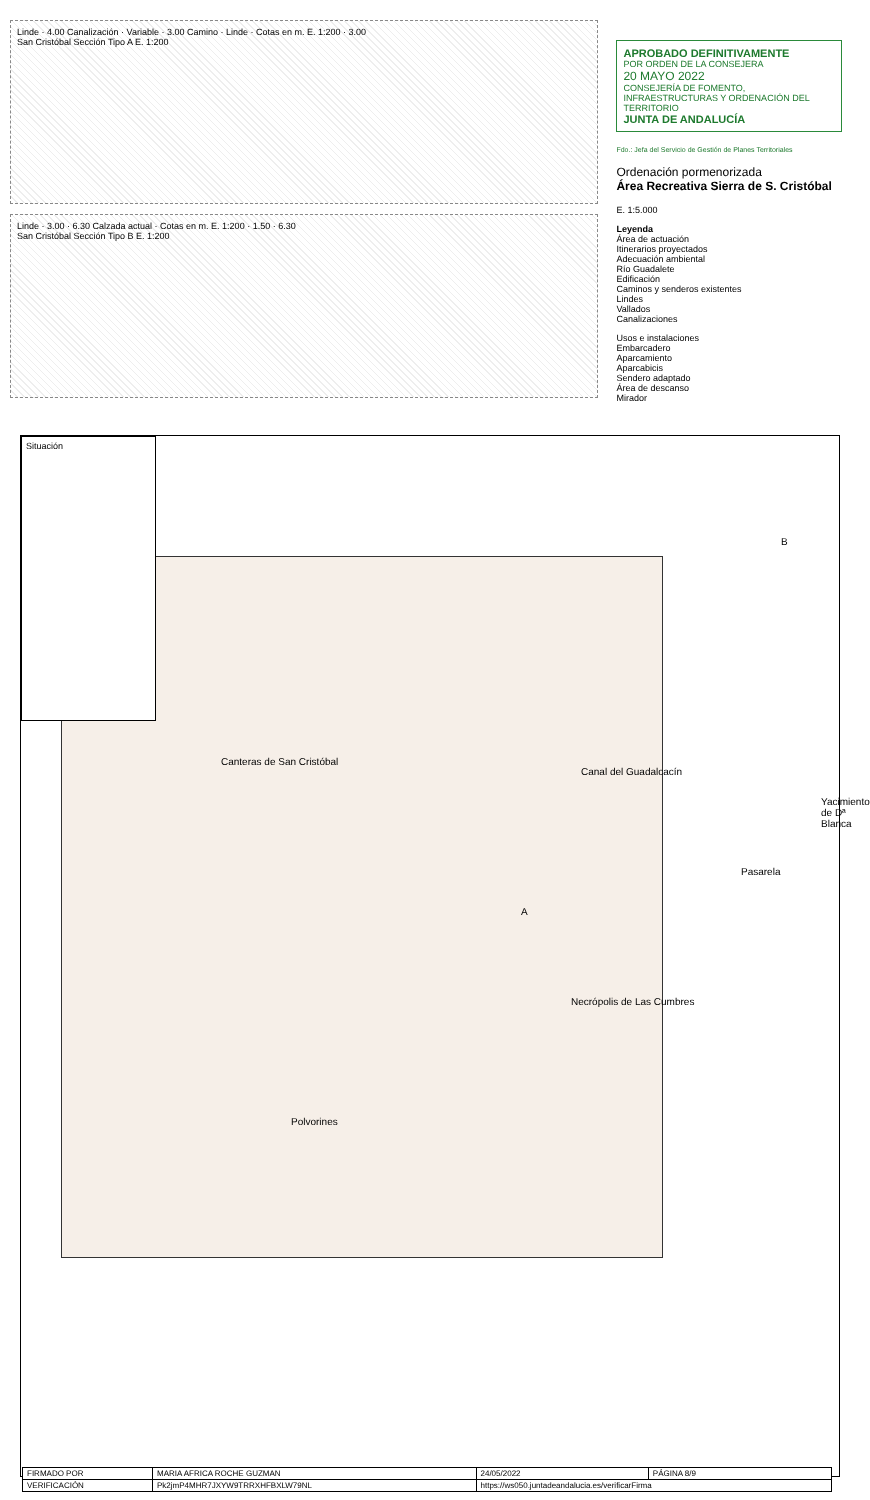Linde · 4.00 Canalización · Variable · 3.00 Camino · Linde · Cotas en m. E. 1:200 · 3.00
San Cristóbal Sección Tipo A E. 1:200
Linde · 3.00 · 6.30 Calzada actual · Cotas en m. E. 1:200 · 1.50 · 6.30
San Cristóbal Sección Tipo B E. 1:200
APROBADO DEFINITIVAMENTE
POR ORDEN DE LA CONSEJERA
20 MAYO 2022
CONSEJERÍA DE FOMENTO, INFRAESTRUCTURAS Y ORDENACIÓN DEL TERRITORIO
JUNTA DE ANDALUCÍA
Fdo.: Jefa del Servicio de Gestión de Planes Territoriales
Ordenación pormenorizada
Área Recreativa Sierra de S. Cristóbal
E. 1:5.000
Leyenda
Área de actuación
Itinerarios proyectados
Adecuación ambiental
Río Guadalete
Edificación
Caminos y senderos existentes
Lindes
Vallados
Canalizaciones
Usos e instalaciones
Embarcadero
Aparcamiento
Aparcabicis
Sendero adaptado
Área de descanso
Mirador
Situación
Canteras de San Cristóbal
Canal del Guadalcacín
A
B
Yacimiento de Dª Blanca
Pasarela
Necrópolis de Las Cumbres
Polvorines
| FIRMADO POR | MARIA AFRICA ROCHE GUZMAN | 24/05/2022 | PÁGINA 8/9 |
| VERIFICACIÓN | Pk2jmP4MHR7JXYW9TRRXHFBXLW79NL | https://ws050.juntadeandalucia.es/verificarFirma | |